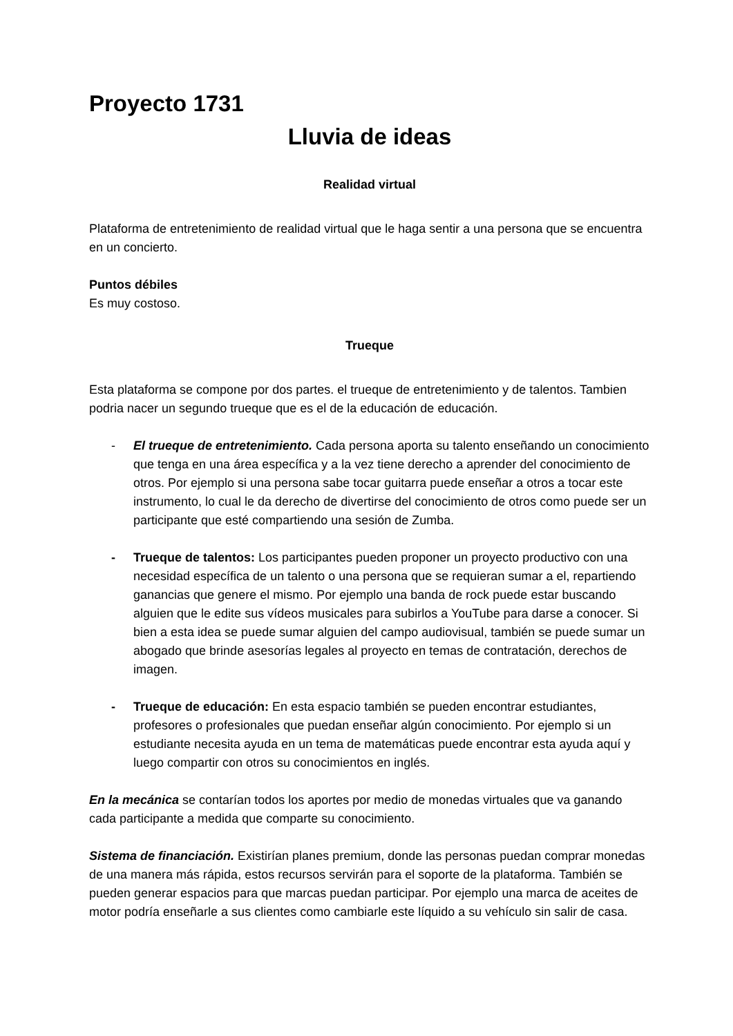Proyecto 1731
Lluvia de ideas
Realidad virtual
Plataforma de entretenimiento de realidad virtual que le haga sentir a una persona que se encuentra en un concierto.
Puntos débiles
Es muy costoso.
Trueque
Esta plataforma se compone por dos partes. el trueque de entretenimiento y de talentos. Tambien podria nacer un segundo trueque que es el de la educación de educación.
- El trueque de entretenimiento. Cada persona aporta su talento enseñando un conocimiento que tenga en una área específica y a la vez tiene derecho a aprender del conocimiento de otros. Por ejemplo si una persona sabe tocar guitarra puede enseñar a otros a tocar este instrumento, lo cual le da derecho de divertirse del conocimiento de otros como puede ser un participante que esté compartiendo una sesión de Zumba.
- Trueque de talentos: Los participantes pueden proponer un proyecto productivo con una necesidad específica de un talento o una persona que se requieran sumar a el, repartiendo ganancias que genere el mismo. Por ejemplo una banda de rock puede estar buscando alguien que le edite sus vídeos musicales para subirlos a YouTube para darse a conocer. Si bien a esta idea se puede sumar alguien del campo audiovisual, también se puede sumar un abogado que brinde asesorías legales al proyecto en temas de contratación, derechos de imagen.
- Trueque de educación: En esta espacio también se pueden encontrar estudiantes, profesores o profesionales que puedan enseñar algún conocimiento. Por ejemplo si un estudiante necesita ayuda en un tema de matemáticas puede encontrar esta ayuda aquí y luego compartir con otros su conocimientos en inglés.
En la mecánica se contarían todos los aportes por medio de monedas virtuales que va ganando cada participante a medida que comparte su conocimiento.
Sistema de financiación. Existirían planes premium, donde las personas puedan comprar monedas de una manera más rápida, estos recursos servirán para el soporte de la plataforma. También se pueden generar espacios para que marcas puedan participar. Por ejemplo una marca de aceites de motor podría enseñarle a sus clientes como cambiarle este líquido a su vehículo sin salir de casa.